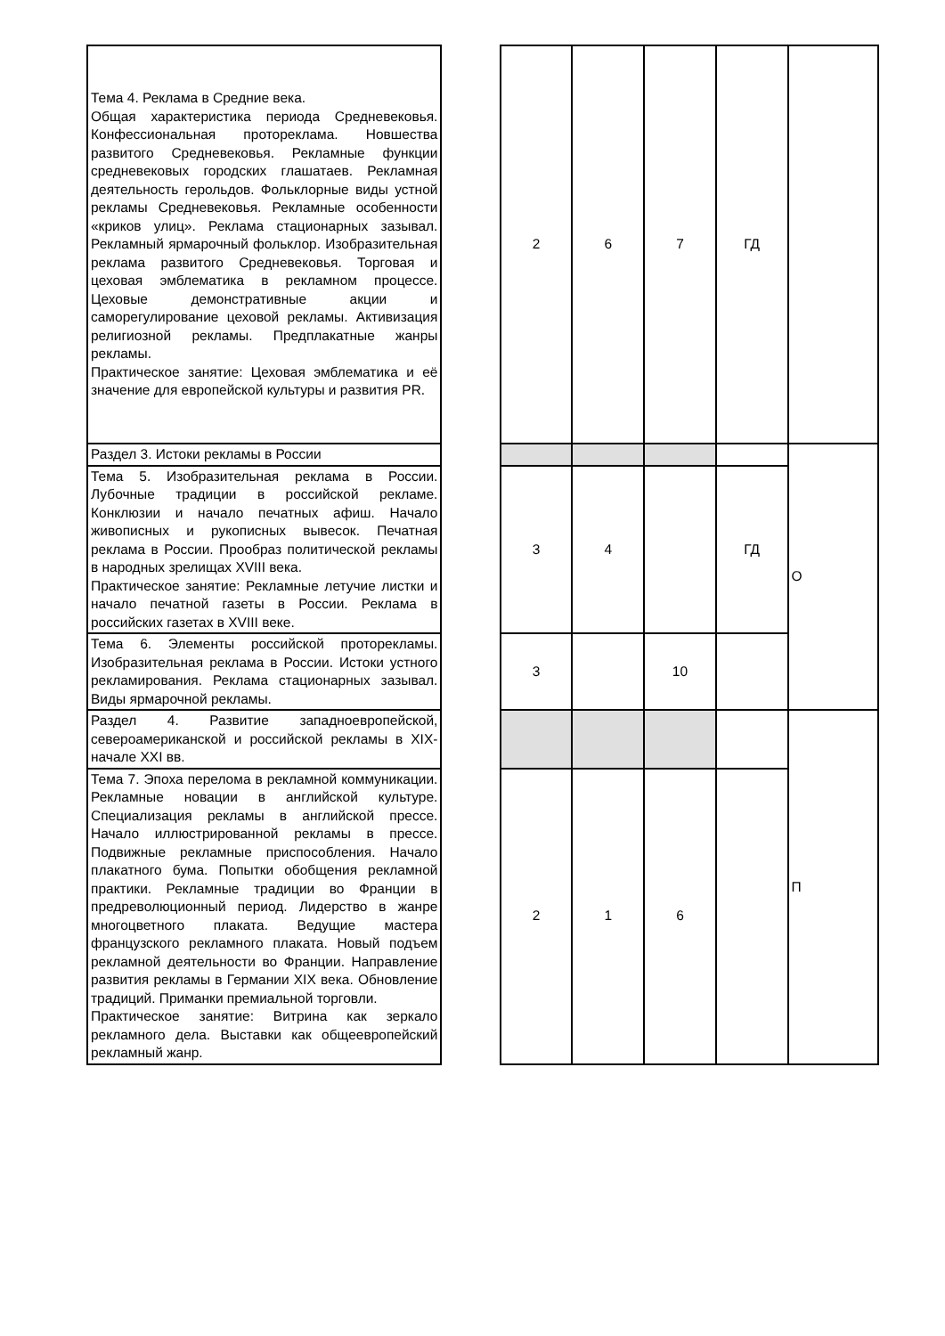| Тема 4. Реклама в Средние века. Общая характеристика периода Средневековья. Конфессиональная протореклама. Новшества развитого Средневековья. Рекламные функции средневековых городских глашатаев. Рекламная деятельность герольдов. Фольклорные виды устной рекламы Средневековья. Рекламные особенности «криков улиц». Реклама стационарных зазывал. Рекламный ярмарочный фольклор. Изобразительная реклама развитого Средневековья. Торговая и цеховая эмблематика в рекламном процессе. Цеховые демонстративные акции и саморегулирование цеховой рекламы. Активизация религиозной рекламы. Предплакатные жанры рекламы. Практическое занятие: Цеховая эмблематика и её значение для европейской культуры и развития PR. | | 2 | 6 | 7 | ГД | |
| Раздел 3. Истоки рекламы в России | | | | | | О |
| Тема 5. Изобразительная реклама в России. Лубочные традиции в российской рекламе. Конклюзии и начало печатных афиш. Начало живописных и рукописных вывесок. Печатная реклама в России. Прообраз политической рекламы в народных зрелищах XVIII века. Практическое занятие: Рекламные летучие листки и начало печатной газеты в России. Реклама в российских газетах в XVIII веке. | | 3 | 4 | | ГД | |
| Тема 6. Элементы российской протор​екламы. Изобразительная реклама в России. Истоки устного рекламирования. Реклама стационарных зазывал. Виды ярмарочной рекламы. | | 3 | | 10 | | |
| Раздел 4. Развитие западноевропейской, североамериканской и российской рекламы в XIX-начале XXI вв. | | | | | | П |
| Тема 7. Эпоха перелома в рекламной коммуникации. Рекламные новации в английской культуре. Специализация рекламы в английской прессе. Начало иллюстрированной рекламы в прессе. Подвижные рекламные приспособления. Начало плакатного бума. Попытки обобщения рекламной практики. Рекламные традиции во Франции в предреволюционный период. Лидерство в жанре многоцветного плаката. Ведущие мастера французского рекламного плаката. Новый подъем рекламной деятельности во Франции. Направление развития рекламы в Германии XIX века. Обновление традиций. Приманки премиальной торговли. Практическое занятие: Витрина как зеркало рекламного дела. Выставки как общеевропейский рекламный жанр. | | 2 | 1 | 6 | | |